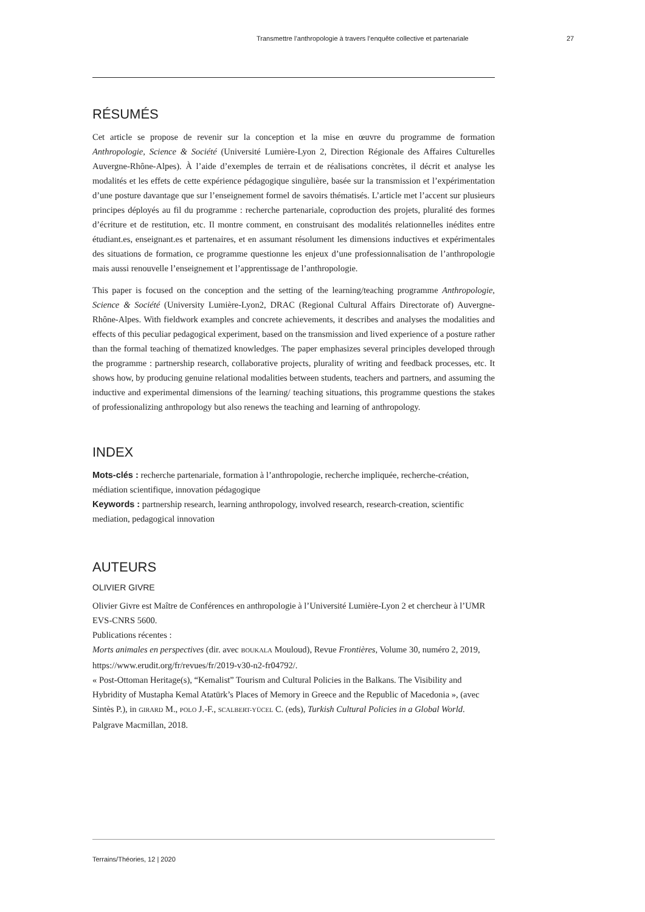Transmettre l’anthropologie à travers l’enquête collective et partenariale 27
RÉSUMÉS
Cet article se propose de revenir sur la conception et la mise en œuvre du programme de formation Anthropologie, Science & Société (Université Lumière-Lyon 2, Direction Régionale des Affaires Culturelles Auvergne-Rhône-Alpes). À l’aide d’exemples de terrain et de réalisations concrètes, il décrit et analyse les modalités et les effets de cette expérience pédagogique singulière, basée sur la transmission et l’expérimentation d’une posture davantage que sur l’enseignement formel de savoirs thématisés. L’article met l’accent sur plusieurs principes déployés au fil du programme : recherche partenariale, coproduction des projets, pluralité des formes d’écriture et de restitution, etc. Il montre comment, en construisant des modalités relationnelles inédites entre étudiant.es, enseignant.es et partenaires, et en assumant résolument les dimensions inductives et expérimentales des situations de formation, ce programme questionne les enjeux d’une professionnalisation de l’anthropologie mais aussi renouvelle l’enseignement et l’apprentissage de l’anthropologie.
This paper is focused on the conception and the setting of the learning/teaching programme Anthropologie, Science & Société (University Lumière-Lyon2, DRAC (Regional Cultural Affairs Directorate of) Auvergne-Rhône-Alpes. With fieldwork examples and concrete achievements, it describes and analyses the modalities and effects of this peculiar pedagogical experiment, based on the transmission and lived experience of a posture rather than the formal teaching of thematized knowledges. The paper emphasizes several principles developed through the programme : partnership research, collaborative projects, plurality of writing and feedback processes, etc. It shows how, by producing genuine relational modalities between students, teachers and partners, and assuming the inductive and experimental dimensions of the learning/ teaching situations, this programme questions the stakes of professionalizing anthropology but also renews the teaching and learning of anthropology.
INDEX
Mots-clés : recherche partenariale, formation à l’anthropologie, recherche impliquée, recherche-création, médiation scientifique, innovation pédagogique
Keywords : partnership research, learning anthropology, involved research, research-creation, scientific mediation, pedagogical innovation
AUTEURS
OLIVIER GIVRE
Olivier Givre est Maître de Conférences en anthropologie à l’Université Lumière-Lyon 2 et chercheur à l’UMR EVS-CNRS 5600.
Publications récentes :
Morts animales en perspectives (dir. avec BOUKALA Mouloud), Revue Frontières, Volume 30, numéro 2, 2019, https://www.erudit.org/fr/revues/fr/2019-v30-n2-fr04792/.
« Post-Ottoman Heritage(s), “Kemalist” Tourism and Cultural Policies in the Balkans. The Visibility and Hybridity of Mustapha Kemal Atatürk’s Places of Memory in Greece and the Republic of Macedonia », (avec Sintès P.), in GIRARD M., POLO J.-F., SCALBERT-YÜCEL C. (eds), Turkish Cultural Policies in a Global World. Palgrave Macmillan, 2018.
Terrains/Théories, 12 | 2020